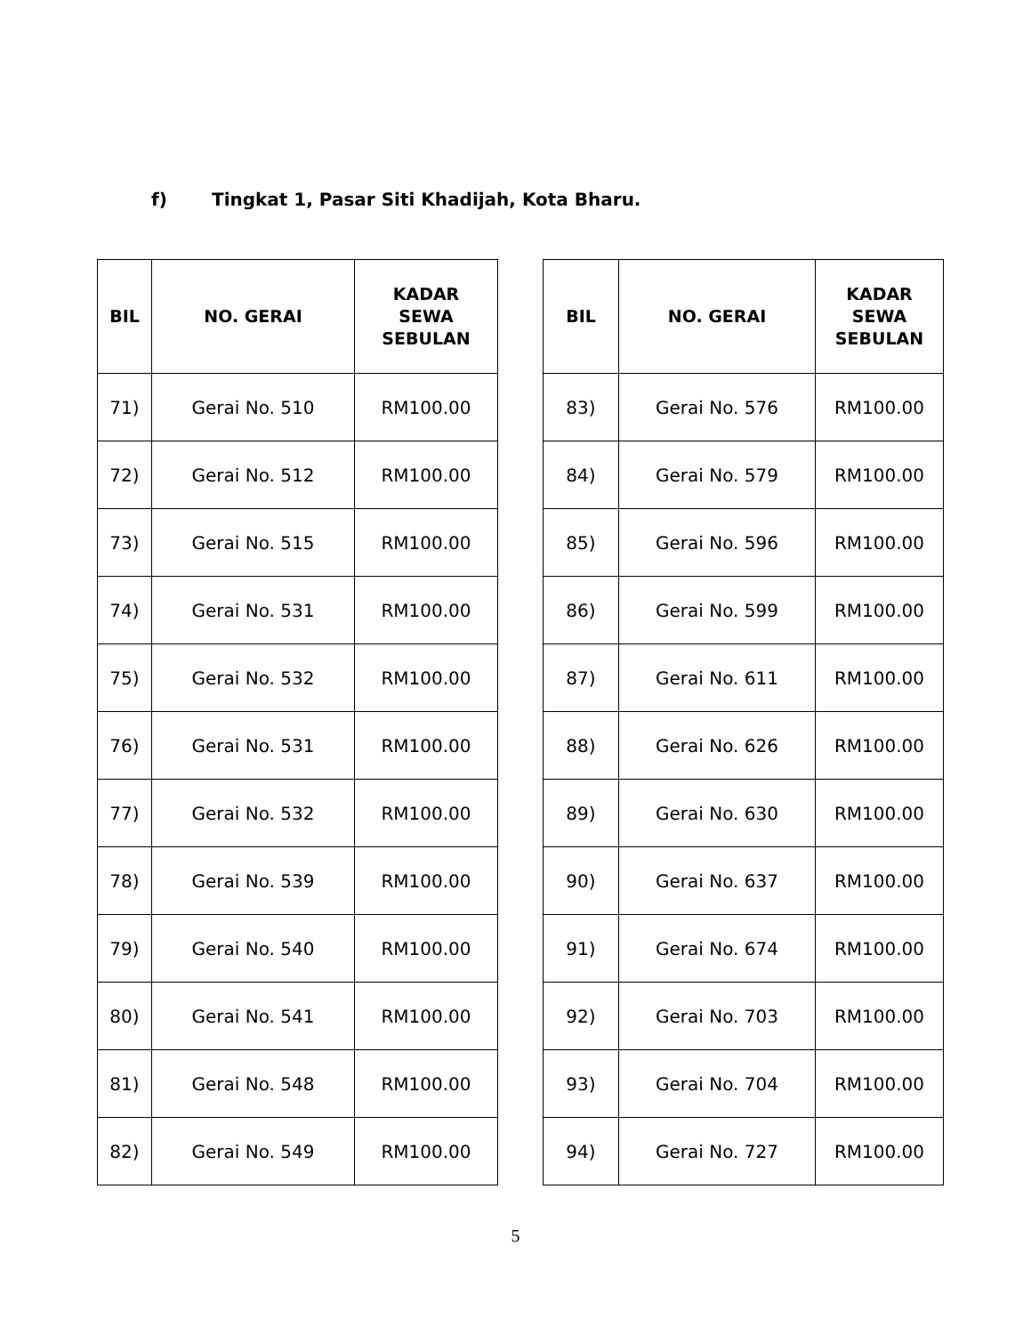f) Tingkat 1, Pasar Siti Khadijah, Kota Bharu.
| BIL | NO. GERAI | KADAR SEWA SEBULAN |
| --- | --- | --- |
| 71) | Gerai No. 510 | RM100.00 |
| 72) | Gerai No. 512 | RM100.00 |
| 73) | Gerai No. 515 | RM100.00 |
| 74) | Gerai No. 531 | RM100.00 |
| 75) | Gerai No. 532 | RM100.00 |
| 76) | Gerai No. 531 | RM100.00 |
| 77) | Gerai No. 532 | RM100.00 |
| 78) | Gerai No. 539 | RM100.00 |
| 79) | Gerai No. 540 | RM100.00 |
| 80) | Gerai No. 541 | RM100.00 |
| 81) | Gerai No. 548 | RM100.00 |
| 82) | Gerai No. 549 | RM100.00 |
| BIL | NO. GERAI | KADAR SEWA SEBULAN |
| --- | --- | --- |
| 83) | Gerai No. 576 | RM100.00 |
| 84) | Gerai No. 579 | RM100.00 |
| 85) | Gerai No. 596 | RM100.00 |
| 86) | Gerai No. 599 | RM100.00 |
| 87) | Gerai No. 611 | RM100.00 |
| 88) | Gerai No. 626 | RM100.00 |
| 89) | Gerai No. 630 | RM100.00 |
| 90) | Gerai No. 637 | RM100.00 |
| 91) | Gerai No. 674 | RM100.00 |
| 92) | Gerai No. 703 | RM100.00 |
| 93) | Gerai No. 704 | RM100.00 |
| 94) | Gerai No. 727 | RM100.00 |
5